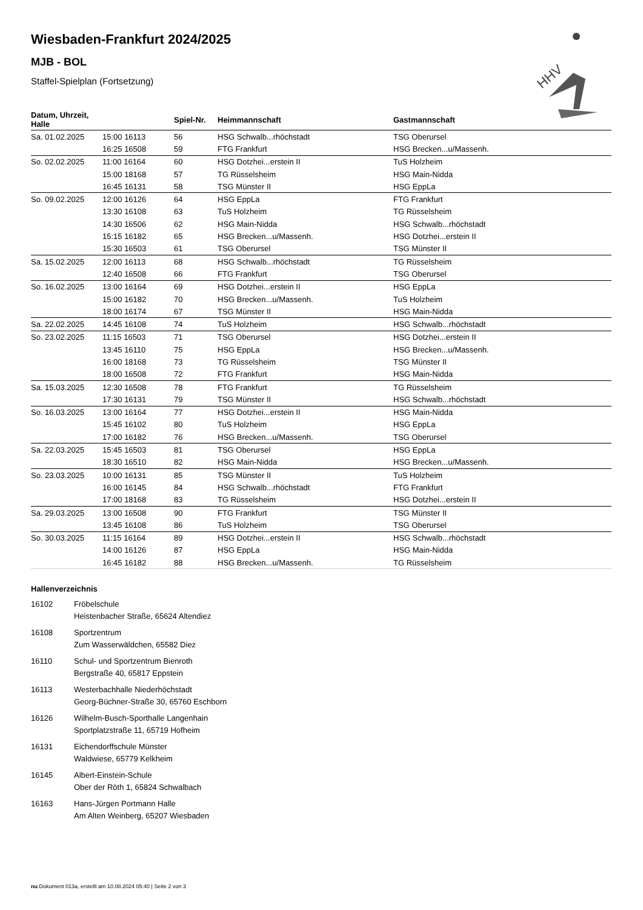HHV
Wiesbaden-Frankfurt 2024/2025
MJB - BOL
Staffel-Spielplan (Fortsetzung)
| Datum, Uhrzeit, Halle | | Spiel-Nr. | Heimmannschaft | Gastmannschaft |
| --- | --- | --- | --- | --- |
| Sa. 01.02.2025 | 15:00 16113 | 56 | HSG Schwalb...rhöchstadt | TSG Oberursel |
| | 16:25 16508 | 59 | FTG Frankfurt | HSG Brecken...u/Massenh. |
| So. 02.02.2025 | 11:00 16164 | 60 | HSG Dotzhei...erstein II | TuS Holzheim |
| | 15:00 18168 | 57 | TG Rüsselsheim | HSG Main-Nidda |
| | 16:45 16131 | 58 | TSG Münster II | HSG EppLa |
| So. 09.02.2025 | 12:00 16126 | 64 | HSG EppLa | FTG Frankfurt |
| | 13:30 16108 | 63 | TuS Holzheim | TG Rüsselsheim |
| | 14:30 16506 | 62 | HSG Main-Nidda | HSG Schwalb...rhöchstadt |
| | 15:15 16182 | 65 | HSG Brecken...u/Massenh. | HSG Dotzhei...erstein II |
| | 15:30 16503 | 61 | TSG Oberursel | TSG Münster II |
| Sa. 15.02.2025 | 12:00 16113 | 68 | HSG Schwalb...rhöchstadt | TG Rüsselsheim |
| | 12:40 16508 | 66 | FTG Frankfurt | TSG Oberursel |
| So. 16.02.2025 | 13:00 16164 | 69 | HSG Dotzhei...erstein II | HSG EppLa |
| | 15:00 16182 | 70 | HSG Brecken...u/Massenh. | TuS Holzheim |
| | 18:00 16174 | 67 | TSG Münster II | HSG Main-Nidda |
| Sa. 22.02.2025 | 14:45 16108 | 74 | TuS Holzheim | HSG Schwalb...rhöchstadt |
| So. 23.02.2025 | 11:15 16503 | 71 | TSG Oberursel | HSG Dotzhei...erstein II |
| | 13:45 16110 | 75 | HSG EppLa | HSG Brecken...u/Massenh. |
| | 16:00 18168 | 73 | TG Rüsselsheim | TSG Münster II |
| | 18:00 16508 | 72 | FTG Frankfurt | HSG Main-Nidda |
| Sa. 15.03.2025 | 12:30 16508 | 78 | FTG Frankfurt | TG Rüsselsheim |
| | 17:30 16131 | 79 | TSG Münster II | HSG Schwalb...rhöchstadt |
| So. 16.03.2025 | 13:00 16164 | 77 | HSG Dotzhei...erstein II | HSG Main-Nidda |
| | 15:45 16102 | 80 | TuS Holzheim | HSG EppLa |
| | 17:00 16182 | 76 | HSG Brecken...u/Massenh. | TSG Oberursel |
| Sa. 22.03.2025 | 15:45 16503 | 81 | TSG Oberursel | HSG EppLa |
| | 18:30 16510 | 82 | HSG Main-Nidda | HSG Brecken...u/Massenh. |
| So. 23.03.2025 | 10:00 16131 | 85 | TSG Münster II | TuS Holzheim |
| | 16:00 16145 | 84 | HSG Schwalb...rhöchstadt | FTG Frankfurt |
| | 17:00 18168 | 83 | TG Rüsselsheim | HSG Dotzhei...erstein II |
| Sa. 29.03.2025 | 13:00 16508 | 90 | FTG Frankfurt | TSG Münster II |
| | 13:45 16108 | 86 | TuS Holzheim | TSG Oberursel |
| So. 30.03.2025 | 11:15 16164 | 89 | HSG Dotzhei...erstein II | HSG Schwalb...rhöchstadt |
| | 14:00 16126 | 87 | HSG EppLa | HSG Main-Nidda |
| | 16:45 16182 | 88 | HSG Brecken...u/Massenh. | TG Rüsselsheim |
Hallenverzeichnis
| 16102 | Fröbelschule Heistenbacher Straße, 65624 Altendiez |
| 16108 | Sportzentrum Zum Wasserwäldchen, 65582 Diez |
| 16110 | Schul- und Sportzentrum Bienroth Bergstraße 40, 65817 Eppstein |
| 16113 | Westerbachhalle Niederhöchstadt Georg-Büchner-Straße 30, 65760 Eschborn |
| 16126 | Wilhelm-Busch-Sporthalle Langenhain Sportplatzstraße 11, 65719 Hofheim |
| 16131 | Eichendorffschule Münster Waldwiese, 65779 Kelkheim |
| 16145 | Albert-Einstein-Schule Ober der Röth 1, 65824 Schwalbach |
| 16163 | Hans-Jürgen Portmann Halle Am Alten Weinberg, 65207 Wiesbaden |
nu.Dokument 013a, erstellt am 10.08.2024 05:40 | Seite 2 von 3